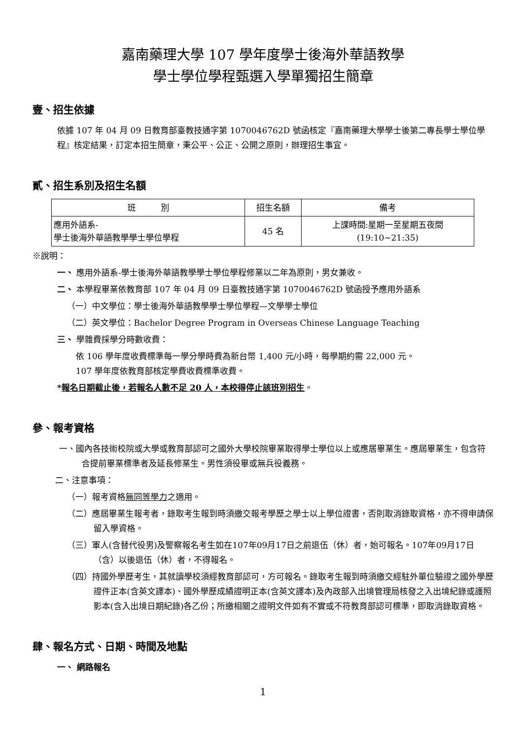嘉南藥理大學 107 學年度學士後海外華語教學
學士學位學程甄選入學單獨招生簡章
壹、招生依據
依據 107 年 04 月 09 日教育部臺教技通字第 1070046762D 號函核定『嘉南藥理大學學士後第二專長學士學位學程』核定結果，訂定本招生簡章，秉公平、公正、公開之原則，辦理招生事宜。
貳、招生系別及招生名額
| 班 別 | 招生名額 | 備考 |
| --- | --- | --- |
| 應用外語系- 學士後海外華語教學學士學位學程 | 45 名 | 上課時間:星期一至星期五夜間 (19:10~21:35) |
※說明：
一、 應用外語系-學士後海外華語教學學士學位學程修業以二年為原則，男女兼收。
二、 本學程畢業依教育部 107 年 04 月 09 日臺教技通字第 1070046762D 號函授予應用外語系
（一）中文學位：學士後海外華語教學學士學位學程—文學學士學位
（二）英文學位：Bachelor Degree Program in Overseas Chinese Language Teaching
三、 學雜費採學分時數收費：
依 106 學年度收費標準每一學分學時費為新台幣 1,400 元/小時，每學期約需 22,000 元。
107 學年度依教育部核定學費收費標準收費。
*報名日期截止後，若報名人數不足 20 人，本校得停止該班別招生。
參、報考資格
一、國內各技術校院或大學或教育部認可之國外大學校院畢業取得學士學位以上或應居畢業生。應屆畢業生，包含符合提前畢業標準者及延長修業生。男性須役畢或無兵役義務。
二、注意事項：
（一）報考資格無同等學力之適用。
（二）應屆畢業生報考者，錄取考生報到時須繳交報考學歷之學士以上學位證書，否則取消錄取資格，亦不得申請保留入學資格。
（三）軍人(含替代役男)及警察報名考生如在107年09月17日之前退伍（休）者，始可報名。107年09月17日（含）以後退伍（休）者，不得報名。
（四）持國外學歷考生，其就讀學校須經教育部認可，方可報名。錄取考生報到時須繳交經駐外單位驗證之國外學歷證件正本(含英文譯本)、國外學歷成績證明正本(含英文譯本)及內政部入出境管理局核發之入出境紀錄或護照影本(含入出境日期紀錄)各乙份；所繳相關之證明文件如有不實或不符教育部認可標準，即取消錄取資格。
肆、報名方式、日期、時間及地點
一、 網路報名
1